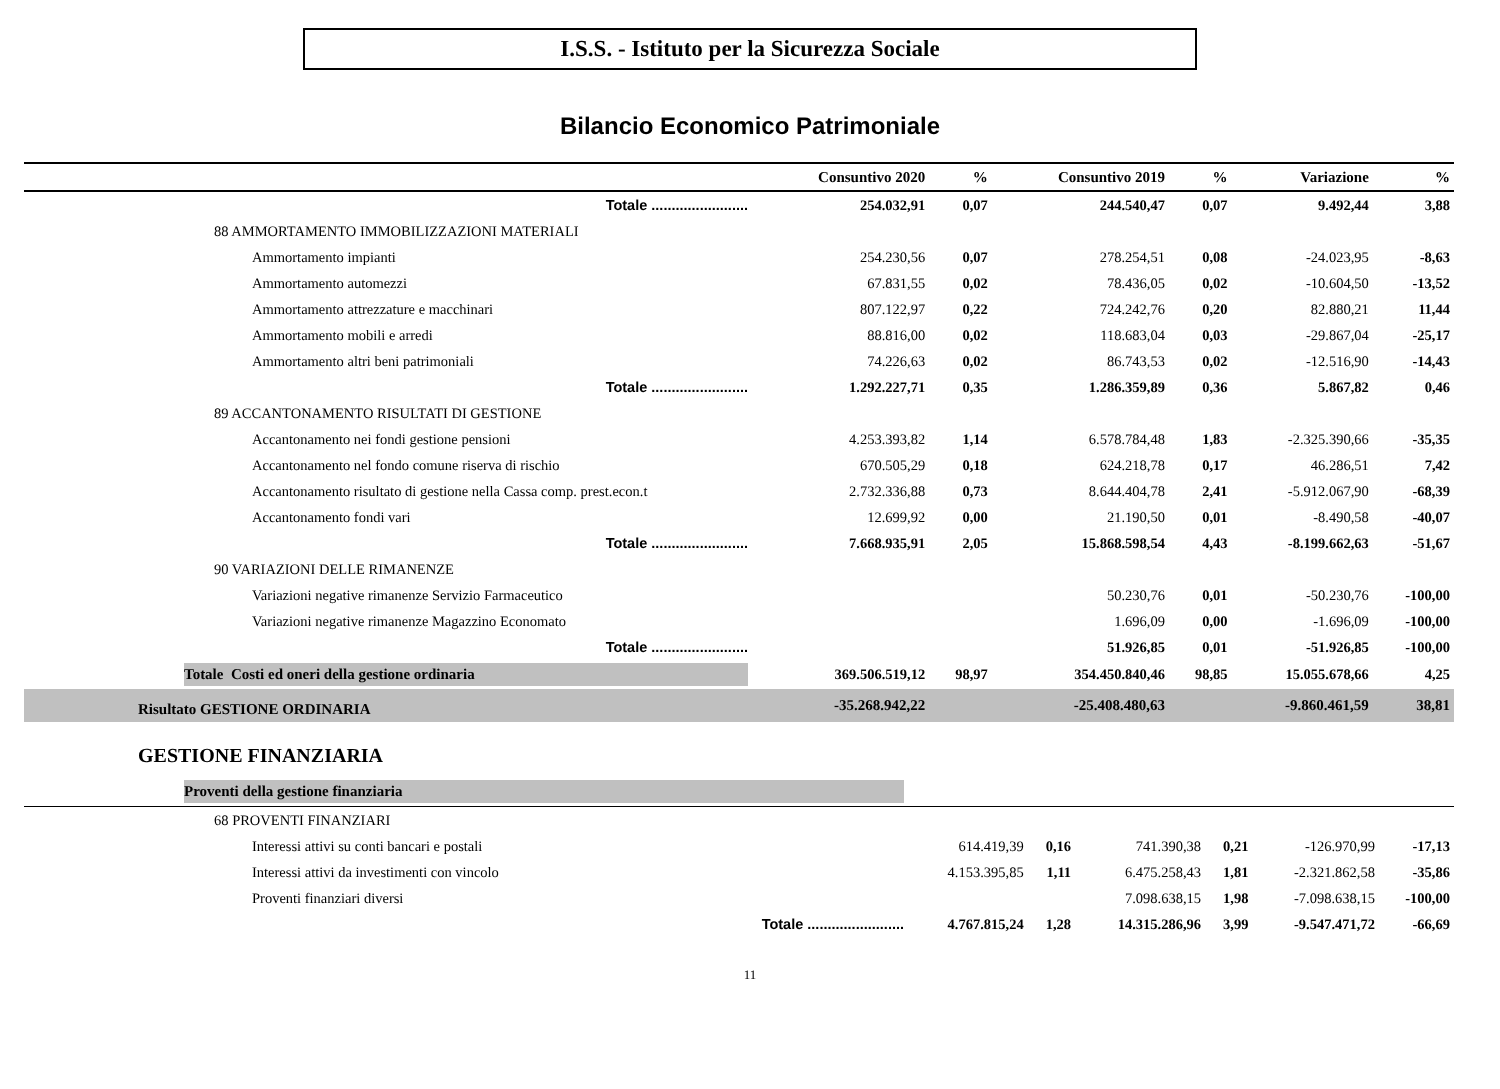I.S.S. - Istituto per la Sicurezza Sociale
Bilancio Economico Patrimoniale
| | Consuntivo 2020 | % | Consuntivo 2019 | % | Variazione | % |
| --- | --- | --- | --- | --- | --- | --- |
| Totale ........................ | 254.032,91 | 0,07 | 244.540,47 | 0,07 | 9.492,44 | 3,88 |
| 88 AMMORTAMENTO IMMOBILIZZAZIONI MATERIALI | | | | | | |
| Ammortamento impianti | 254.230,56 | 0,07 | 278.254,51 | 0,08 | -24.023,95 | -8,63 |
| Ammortamento automezzi | 67.831,55 | 0,02 | 78.436,05 | 0,02 | -10.604,50 | -13,52 |
| Ammortamento attrezzature e macchinari | 807.122,97 | 0,22 | 724.242,76 | 0,20 | 82.880,21 | 11,44 |
| Ammortamento mobili e arredi | 88.816,00 | 0,02 | 118.683,04 | 0,03 | -29.867,04 | -25,17 |
| Ammortamento altri beni patrimoniali | 74.226,63 | 0,02 | 86.743,53 | 0,02 | -12.516,90 | -14,43 |
| Totale ........................ | 1.292.227,71 | 0,35 | 1.286.359,89 | 0,36 | 5.867,82 | 0,46 |
| 89 ACCANTONAMENTO RISULTATI DI GESTIONE | | | | | | |
| Accantonamento nei fondi gestione pensioni | 4.253.393,82 | 1,14 | 6.578.784,48 | 1,83 | -2.325.390,66 | -35,35 |
| Accantonamento nel fondo comune riserva di rischio | 670.505,29 | 0,18 | 624.218,78 | 0,17 | 46.286,51 | 7,42 |
| Accantonamento risultato di gestione nella Cassa comp. prest.econ.t | 2.732.336,88 | 0,73 | 8.644.404,78 | 2,41 | -5.912.067,90 | -68,39 |
| Accantonamento fondi vari | 12.699,92 | 0,00 | 21.190,50 | 0,01 | -8.490,58 | -40,07 |
| Totale ........................ | 7.668.935,91 | 2,05 | 15.868.598,54 | 4,43 | -8.199.662,63 | -51,67 |
| 90 VARIAZIONI DELLE RIMANENZE | | | | | | |
| Variazioni negative rimanenze Servizio Farmaceutico | | | 50.230,76 | 0,01 | -50.230,76 | -100,00 |
| Variazioni negative rimanenze Magazzino Economato | | | 1.696,09 | 0,00 | -1.696,09 | -100,00 |
| Totale ........................ | | | 51.926,85 | 0,01 | -51.926,85 | -100,00 |
| Totale Costi ed oneri della gestione ordinaria | 369.506.519,12 | 98,97 | 354.450.840,46 | 98,85 | 15.055.678,66 | 4,25 |
| Risultato GESTIONE ORDINARIA | -35.268.942,22 | | -25.408.480,63 | | -9.860.461,59 | 38,81 |
GESTIONE FINANZIARIA
| Proventi della gestione finanziaria | | | | | | |
| 68 PROVENTI FINANZIARI | | | | | | |
| Interessi attivi su conti bancari e postali | 614.419,39 | 0,16 | 741.390,38 | 0,21 | -126.970,99 | -17,13 |
| Interessi attivi da investimenti con vincolo | 4.153.395,85 | 1,11 | 6.475.258,43 | 1,81 | -2.321.862,58 | -35,86 |
| Proventi finanziari diversi | | | 7.098.638,15 | 1,98 | -7.098.638,15 | -100,00 |
| Totale ........................ | 4.767.815,24 | 1,28 | 14.315.286,96 | 3,99 | -9.547.471,72 | -66,69 |
11